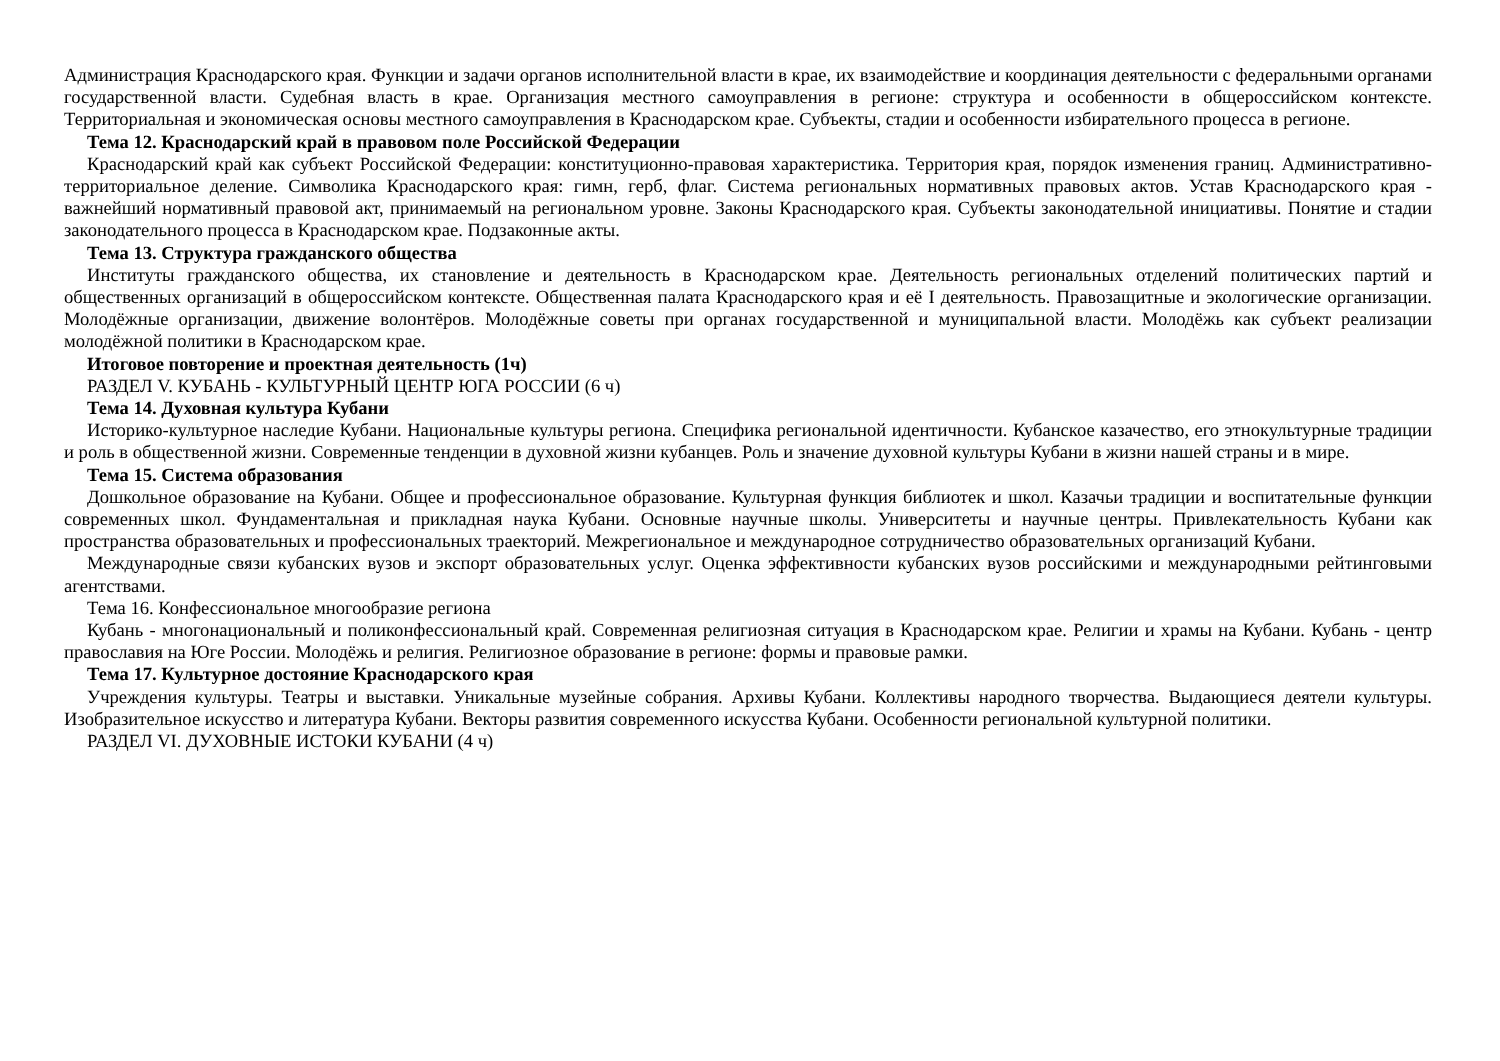Администрация Краснодарского края. Функции и задачи органов исполнительной власти в крае, их взаимодействие и координация деятельности с федеральными органами государственной власти. Судебная власть в крае. Организация местного самоуправления в регионе: структура и особенности в общероссийском контексте. Территориальная и экономическая основы местного самоуправления в Краснодарском крае. Субъекты, стадии и особенности избирательного процесса в регионе.
Тема 12. Краснодарский край в правовом поле Российской Федерации
Краснодарский край как субъект Российской Федерации: конституционно-правовая характеристика. Территория края, порядок изменения границ. Административно-территориальное деление. Символика Краснодарского края: гимн, герб, флаг. Система региональных нормативных правовых актов. Устав Краснодарского края - важнейший нормативный правовой акт, принимаемый на региональном уровне. Законы Краснодарского края. Субъекты законодательной инициативы. Понятие и стадии законодательного процесса в Краснодарском крае. Подзаконные акты.
Тема 13. Структура гражданского общества
Институты гражданского общества, их становление и деятельность в Краснодарском крае. Деятельность региональных отделений политических партий и общественных организаций в общероссийском контексте. Общественная палата Краснодарского края и её I деятельность. Правозащитные и экологические организации. Молодёжные организации, движение волонтёров. Молодёжные советы при органах государственной и муниципальной власти. Молодёжь как субъект реализации молодёжной политики в Краснодарском крае.
Итоговое повторение и проектная деятельность (1ч)
РАЗДЕЛ V. КУБАНЬ - КУЛЬТУРНЫЙ ЦЕНТР ЮГА РОССИИ (6 ч)
Тема 14. Духовная культура Кубани
Историко-культурное наследие Кубани. Национальные культуры региона. Специфика региональной идентичности. Кубанское казачество, его этнокультурные традиции и роль в общественной жизни. Современные тенденции в духовной жизни кубанцев. Роль и значение духовной культуры Кубани в жизни нашей страны и в мире.
Тема 15. Система образования
Дошкольное образование на Кубани. Общее и профессиональное образование. Культурная функция библиотек и школ. Казачьи традиции и воспитательные функции современных школ. Фундаментальная и прикладная наука Кубани. Основные научные школы. Университеты и научные центры. Привлекательность Кубани как пространства образовательных и профессиональных траекторий. Межрегиональное и международное сотрудничество образовательных организаций Кубани.
Международные связи кубанских вузов и экспорт образовательных услуг. Оценка эффективности кубанских вузов российскими и международными рейтинговыми агентствами.
Тема 16. Конфессиональное многообразие региона
Кубань - многонациональный и поликонфессиональный край. Современная религиозная ситуация в Краснодарском крае. Религии и храмы на Кубани. Кубань - центр православия на Юге России. Молодёжь и религия. Религиозное образование в регионе: формы и правовые рамки.
Тема 17. Культурное достояние Краснодарского края
Учреждения культуры. Театры и выставки. Уникальные музейные собрания. Архивы Кубани. Коллективы народного творчества. Выдающиеся деятели культуры. Изобразительное искусство и литература Кубани. Векторы развития современного искусства Кубани. Особенности региональной культурной политики.
РАЗДЕЛ VI. ДУХОВНЫЕ ИСТОКИ КУБАНИ (4 ч)